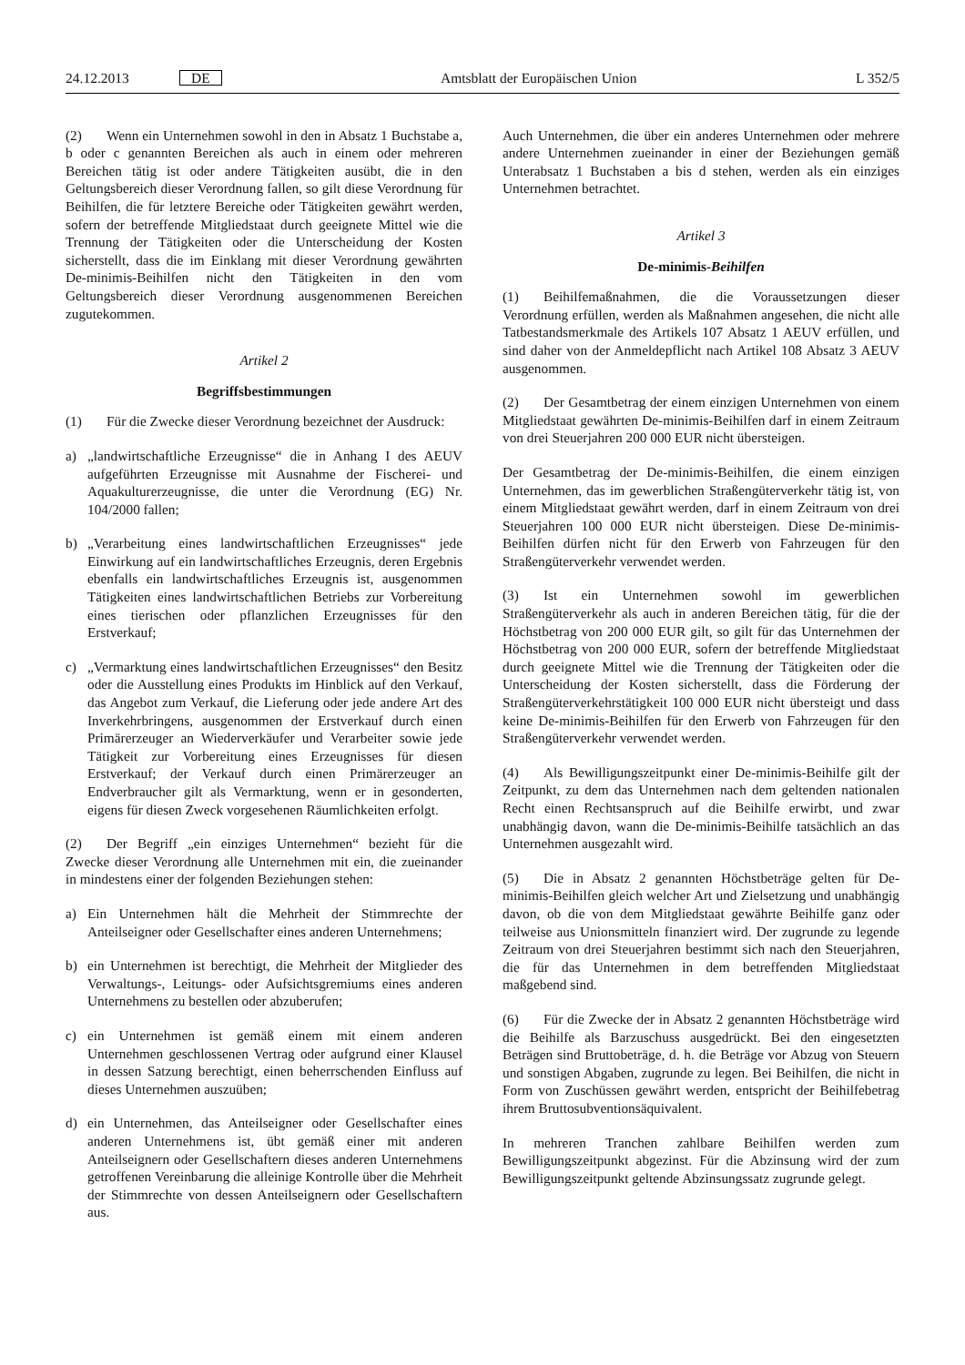24.12.2013 DE Amtsblatt der Europäischen Union L 352/5
(2) Wenn ein Unternehmen sowohl in den in Absatz 1 Buchstabe a, b oder c genannten Bereichen als auch in einem oder mehreren Bereichen tätig ist oder andere Tätigkeiten ausübt, die in den Geltungsbereich dieser Verordnung fallen, so gilt diese Verordnung für Beihilfen, die für letztere Bereiche oder Tätigkeiten gewährt werden, sofern der betreffende Mitgliedstaat durch geeignete Mittel wie die Trennung der Tätigkeiten oder die Unterscheidung der Kosten sicherstellt, dass die im Einklang mit dieser Verordnung gewährten De-minimis-Beihilfen nicht den Tätigkeiten in den vom Geltungsbereich dieser Verordnung ausgenommenen Bereichen zugutekommen.
Artikel 2
Begriffsbestimmungen
(1) Für die Zwecke dieser Verordnung bezeichnet der Ausdruck:
a) „landwirtschaftliche Erzeugnisse“ die in Anhang I des AEUV aufgeführten Erzeugnisse mit Ausnahme der Fischerei- und Aquakulturerzeugnisse, die unter die Verordnung (EG) Nr. 104/2000 fallen;
b) „Verarbeitung eines landwirtschaftlichen Erzeugnisses“ jede Einwirkung auf ein landwirtschaftliches Erzeugnis, deren Ergebnis ebenfalls ein landwirtschaftliches Erzeugnis ist, ausgenommen Tätigkeiten eines landwirtschaftlichen Betriebs zur Vorbereitung eines tierischen oder pflanzlichen Erzeugnisses für den Erstverkauf;
c) „Vermarktung eines landwirtschaftlichen Erzeugnisses“ den Besitz oder die Ausstellung eines Produkts im Hinblick auf den Verkauf, das Angebot zum Verkauf, die Lieferung oder jede andere Art des Inverkehrbringens, ausgenommen der Erstverkauf durch einen Primärerzeuger an Wiederverkäufer und Verarbeiter sowie jede Tätigkeit zur Vorbereitung eines Erzeugnisses für diesen Erstverkauf; der Verkauf durch einen Primärerzeuger an Endverbraucher gilt als Vermarktung, wenn er in gesonderten, eigens für diesen Zweck vorgesehenen Räumlichkeiten erfolgt.
(2) Der Begriff „ein einziges Unternehmen“ bezieht für die Zwecke dieser Verordnung alle Unternehmen mit ein, die zueinander in mindestens einer der folgenden Beziehungen stehen:
a) Ein Unternehmen hält die Mehrheit der Stimmrechte der Anteilseigner oder Gesellschafter eines anderen Unternehmens;
b) ein Unternehmen ist berechtigt, die Mehrheit der Mitglieder des Verwaltungs-, Leitungs- oder Aufsichtsgremiums eines anderen Unternehmens zu bestellen oder abzuberufen;
c) ein Unternehmen ist gemäß einem mit einem anderen Unternehmen geschlossenen Vertrag oder aufgrund einer Klausel in dessen Satzung berechtigt, einen beherrschenden Einfluss auf dieses Unternehmen auszuüben;
d) ein Unternehmen, das Anteilseigner oder Gesellschafter eines anderen Unternehmens ist, übt gemäß einer mit anderen Anteilseignern oder Gesellschaftern dieses anderen Unternehmens getroffenen Vereinbarung die alleinige Kontrolle über die Mehrheit der Stimmrechte von dessen Anteilseignern oder Gesellschaftern aus.
Auch Unternehmen, die über ein anderes Unternehmen oder mehrere andere Unternehmen zueinander in einer der Beziehungen gemäß Unterabsatz 1 Buchstaben a bis d stehen, werden als ein einziges Unternehmen betrachtet.
Artikel 3
De-minimis-Beihilfen
(1) Beihilfemaßnahmen, die die Voraussetzungen dieser Verordnung erfüllen, werden als Maßnahmen angesehen, die nicht alle Tatbestandsmerkmale des Artikels 107 Absatz 1 AEUV erfüllen, und sind daher von der Anmeldepflicht nach Artikel 108 Absatz 3 AEUV ausgenommen.
(2) Der Gesamtbetrag der einem einzigen Unternehmen von einem Mitgliedstaat gewährten De-minimis-Beihilfen darf in einem Zeitraum von drei Steuerjahren 200 000 EUR nicht übersteigen.
Der Gesamtbetrag der De-minimis-Beihilfen, die einem einzigen Unternehmen, das im gewerblichen Straßengüterverkehr tätig ist, von einem Mitgliedstaat gewährt werden, darf in einem Zeitraum von drei Steuerjahren 100 000 EUR nicht übersteigen. Diese De-minimis-Beihilfen dürfen nicht für den Erwerb von Fahrzeugen für den Straßengüterverkehr verwendet werden.
(3) Ist ein Unternehmen sowohl im gewerblichen Straßengüterverkehr als auch in anderen Bereichen tätig, für die der Höchstbetrag von 200 000 EUR gilt, so gilt für das Unternehmen der Höchstbetrag von 200 000 EUR, sofern der betreffende Mitgliedstaat durch geeignete Mittel wie die Trennung der Tätigkeiten oder die Unterscheidung der Kosten sicherstellt, dass die Förderung der Straßengüterverkehrstätigkeit 100 000 EUR nicht übersteigt und dass keine De-minimis-Beihilfen für den Erwerb von Fahrzeugen für den Straßengüterverkehr verwendet werden.
(4) Als Bewilligungszeitpunkt einer De-minimis-Beihilfe gilt der Zeitpunkt, zu dem das Unternehmen nach dem geltenden nationalen Recht einen Rechtsanspruch auf die Beihilfe erwirbt, und zwar unabhängig davon, wann die De-minimis-Beihilfe tatsächlich an das Unternehmen ausgezahlt wird.
(5) Die in Absatz 2 genannten Höchstbeträge gelten für De-minimis-Beihilfen gleich welcher Art und Zielsetzung und unabhängig davon, ob die von dem Mitgliedstaat gewährte Beihilfe ganz oder teilweise aus Unionsmitteln finanziert wird. Der zugrunde zu legende Zeitraum von drei Steuerjahren bestimmt sich nach den Steuerjahren, die für das Unternehmen in dem betreffenden Mitgliedstaat maßgebend sind.
(6) Für die Zwecke der in Absatz 2 genannten Höchstbeträge wird die Beihilfe als Barzuschuss ausgedrückt. Bei den eingesetzten Beträgen sind Bruttobeträge, d. h. die Beträge vor Abzug von Steuern und sonstigen Abgaben, zugrunde zu legen. Bei Beihilfen, die nicht in Form von Zuschüssen gewährt werden, entspricht der Beihilfebetrag ihrem Bruttosubventionsäquivalent.
In mehreren Tranchen zahlbare Beihilfen werden zum Bewilligungszeitpunkt abgezinst. Für die Abzinsung wird der zum Bewilligungszeitpunkt geltende Abzinsungssatz zugrunde gelegt.